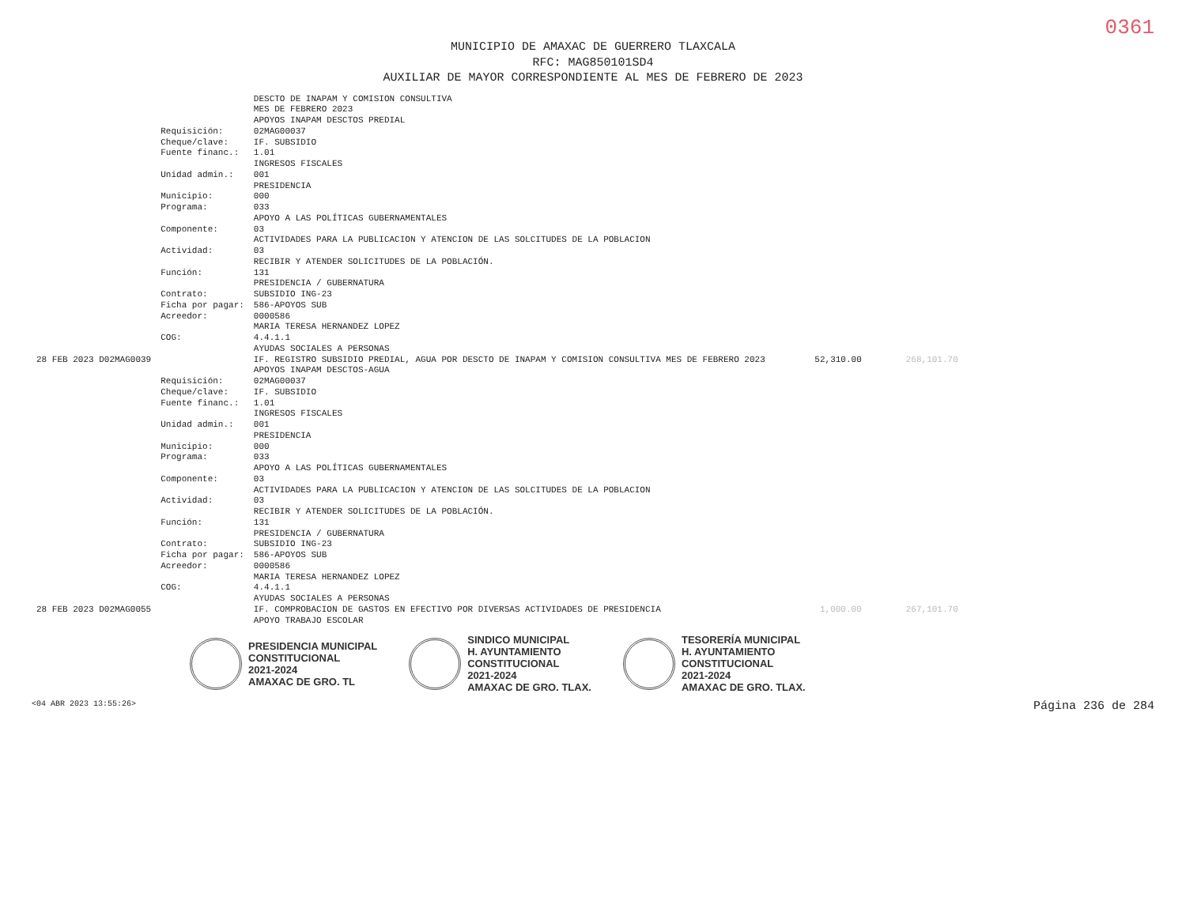0361
MUNICIPIO DE AMAXAC DE GUERRERO TLAXCALA
RFC: MAG850101SD4
AUXILIAR DE MAYOR CORRESPONDIENTE AL MES DE FEBRERO DE 2023
| | | DESCTO DE INAPAM Y COMISION CONSULTIVA | | |
| | | MES DE FEBRERO 2023 | | |
| | | APOYOS INAPAM DESCTOS PREDIAL | | |
| | Requisición: | 02MAG00037 | | |
| | Cheque/clave: | IF. SUBSIDIO | | |
| | Fuente financ.: | 1.01 INGRESOS FISCALES | | |
| | Unidad admin.: | 001 PRESIDENCIA | | |
| | Municipio: | 000 | | |
| | Programa: | 033 APOYO A LAS POLÍTICAS GUBERNAMENTALES | | |
| | Componente: | 03 ACTIVIDADES PARA LA PUBLICACION Y ATENCION DE LAS SOLCITUDES DE LA POBLACION | | |
| | Actividad: | 03 RECIBIR Y ATENDER SOLICITUDES DE LA POBLACIÓN. | | |
| | Función: | 131 PRESIDENCIA / GUBERNATURA | | |
| | Contrato: | SUBSIDIO ING-23 | | |
| | Ficha por pagar: | 586-APOYOS SUB | | |
| | Acreedor: | 0000586 MARIA TERESA HERNANDEZ LOPEZ | | |
| | COG: | 4.4.1.1 AYUDAS SOCIALES A PERSONAS | | |
| 28 FEB 2023 D02MAG0039 | | IF. REGISTRO SUBSIDIO PREDIAL, AGUA POR DESCTO DE INAPAM Y COMISION CONSULTIVA MES DE FEBRERO 2023 APOYOS INAPAM DESCTOS-AGUA | 52,310.00 | 268,101.70 |
| | Requisición: | 02MAG00037 | | |
| | Cheque/clave: | IF. SUBSIDIO | | |
| | Fuente financ.: | 1.01 INGRESOS FISCALES | | |
| | Unidad admin.: | 001 PRESIDENCIA | | |
| | Municipio: | 000 | | |
| | Programa: | 033 APOYO A LAS POLÍTICAS GUBERNAMENTALES | | |
| | Componente: | 03 ACTIVIDADES PARA LA PUBLICACION Y ATENCION DE LAS SOLCITUDES DE LA POBLACION | | |
| | Actividad: | 03 RECIBIR Y ATENDER SOLICITUDES DE LA POBLACIÓN. | | |
| | Función: | 131 PRESIDENCIA / GUBERNATURA | | |
| | Contrato: | SUBSIDIO ING-23 | | |
| | Ficha por pagar: | 586-APOYOS SUB | | |
| | Acreedor: | 0000586 MARIA TERESA HERNANDEZ LOPEZ | | |
| | COG: | 4.4.1.1 AYUDAS SOCIALES A PERSONAS | | |
| 28 FEB 2023 D02MAG0055 | | IF. COMPROBACION DE GASTOS EN EFECTIVO POR DIVERSAS ACTIVIDADES DE PRESIDENCIA APOYO TRABAJO ESCOLAR | 1,000.00 | 267,101.70 |
PRESIDENCIA MUNICIPAL
CONSTITUCIONAL
2021-2024
AMAXAC DE GRO. TL
SINDICO MUNICIPAL
H. AYUNTAMIENTO
CONSTITUCIONAL
2021-2024
AMAXAC DE GRO. TLAX.
TESORERÍA MUNICIPAL
H. AYUNTAMIENTO
CONSTITUCIONAL
2021-2024
AMAXAC DE GRO. TLAX.
<04 ABR 2023 13:55:26> Página 236 de 284